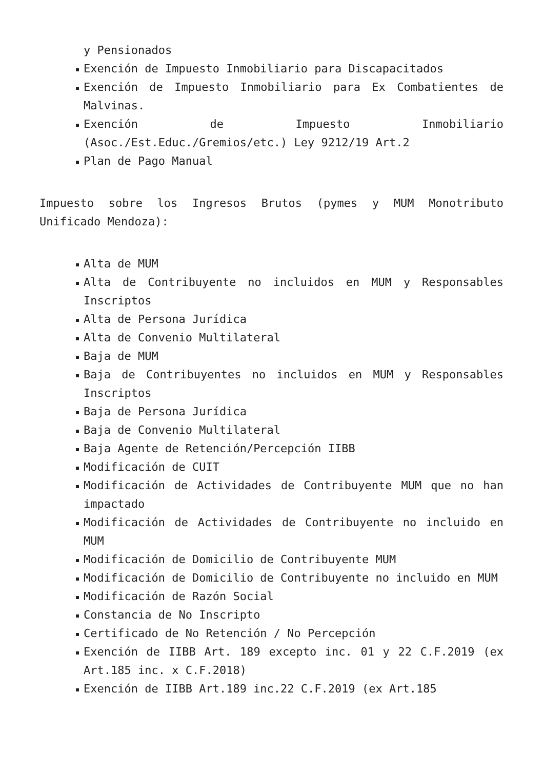y Pensionados
Exención de Impuesto Inmobiliario para Discapacitados
Exención de Impuesto Inmobiliario para Ex Combatientes de Malvinas.
Exención de Impuesto Inmobiliario (Asoc./Est.Educ./Gremios/etc.) Ley 9212/19 Art.2
Plan de Pago Manual
Impuesto sobre los Ingresos Brutos (pymes y MUM Monotributo Unificado Mendoza):
Alta de MUM
Alta de Contribuyente no incluidos en MUM y Responsables Inscriptos
Alta de Persona Jurídica
Alta de Convenio Multilateral
Baja de MUM
Baja de Contribuyentes no incluidos en MUM y Responsables Inscriptos
Baja de Persona Jurídica
Baja de Convenio Multilateral
Baja Agente de Retención/Percepción IIBB
Modificación de CUIT
Modificación de Actividades de Contribuyente MUM que no han impactado
Modificación de Actividades de Contribuyente no incluido en MUM
Modificación de Domicilio de Contribuyente MUM
Modificación de Domicilio de Contribuyente no incluido en MUM
Modificación de Razón Social
Constancia de No Inscripto
Certificado de No Retención / No Percepción
Exención de IIBB Art. 189 excepto inc. 01 y 22 C.F.2019 (ex Art.185 inc. x C.F.2018)
Exención de IIBB Art.189 inc.22 C.F.2019 (ex Art.185